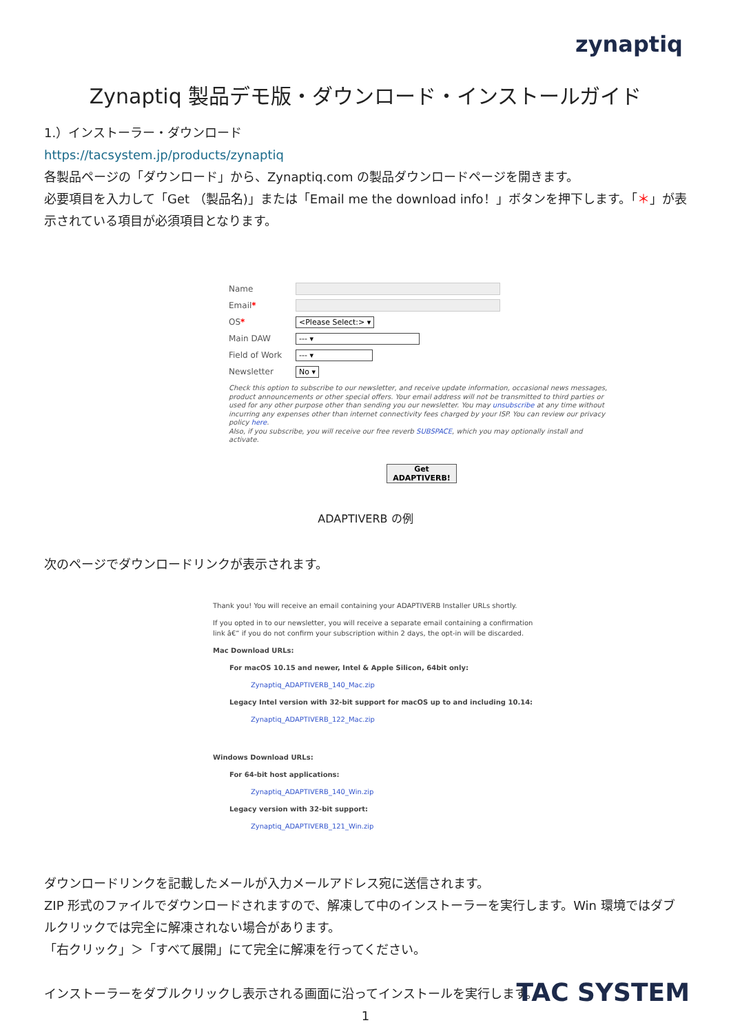zynaptiq
Zynaptiq 製品デモ版・ダウンロード・インストールガイド
1.）インストーラー・ダウンロード
https://tacsystem.jp/products/zynaptiq
各製品ページの「ダウンロード」から、Zynaptiq.com の製品ダウンロードページを開きます。
必要項目を入力して「Get （製品名)」または「Email me the download info！」ボタンを押下します。「＊」が表示されている項目が必須項目となります。
Name
Email*
OS* <Please Select:> ▾
Main DAW --- ▾
Field of Work --- ▾
Newsletter No ▾
Check this option to subscribe to our newsletter, and receive update information, occasional news messages, product announcements or other special offers. Your email address will not be transmitted to third parties or used for any other purpose other than sending you our newsletter. You may unsubscribe at any time without incurring any expenses other than internet connectivity fees charged by your ISP. You can review our privacy policy here.
Also, if you subscribe, you will receive our free reverb SUBSPACE, which you may optionally install and activate.
Get ADAPTIVERB!
ADAPTIVERB の例
次のページでダウンロードリンクが表示されます。
Thank you! You will receive an email containing your ADAPTIVERB Installer URLs shortly.
If you opted in to our newsletter, you will receive a separate email containing a confirmation
link â€“ if you do not confirm your subscription within 2 days, the opt-in will be discarded.
Mac Download URLs:
For macOS 10.15 and newer, Intel & Apple Silicon, 64bit only:
Zynaptiq_ADAPTIVERB_140_Mac.zip
Legacy Intel version with 32-bit support for macOS up to and including 10.14:
Zynaptiq_ADAPTIVERB_122_Mac.zip
Windows Download URLs:
For 64-bit host applications:
Zynaptiq_ADAPTIVERB_140_Win.zip
Legacy version with 32-bit support:
Zynaptiq_ADAPTIVERB_121_Win.zip
ダウンロードリンクを記載したメールが入力メールアドレス宛に送信されます。
ZIP 形式のファイルでダウンロードされますので、解凍して中のインストーラーを実行します。Win 環境ではダブルクリックでは完全に解凍されない場合があります。
「右クリック」＞「すべて展開」にて完全に解凍を行ってください。
インストーラーをダブルクリックし表示される画面に沿ってインストールを実行します。
1
TAC SYSTEM